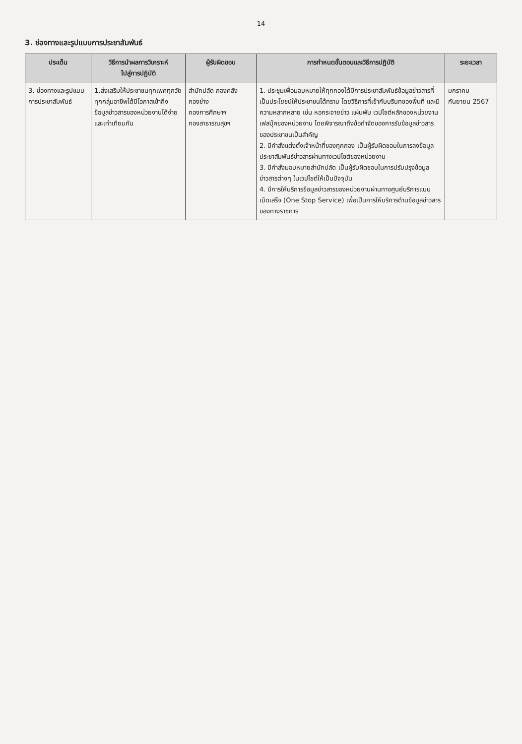14
3. ช่องทางและรูปแบบการประชาสัมพันธ์
| ประเด็น | วิธีการนำผลการวิเคราะห์ ไปสู่การปฏิบัติ | ผู้รับผิดชอบ | การกำหนดขั้นตอนและวิธีการปฏิบัติ | ระยะเวลา |
| --- | --- | --- | --- | --- |
| 3. ช่องทางและรูปแบบการประชาสัมพันธ์ | 1.ส่งเสริมให้ประชาชนทุกเพศทุกวัย ทุกกลุ่มอาชีพได้มีโอกาสเข้าถึงข้อมูลข่าวสารของหน่วยงานได้ง่ายและเท่าเทียมกัน | สำนักปลัด กองคลัง กองช่าง กองการศึกษาฯ กองสาธารณสุขฯ | 1. ประชุมเพื่อมอบหมายให้ทุกกองได้มีการประชาสัมพันธ์ข้อมูลข่าวสารที่เป็นประโยชน์ให้ประชาชนได้ทราบ โดยวิธีการที่เข้ากับบริบทของพื้นที่ และมีความหลากหลาย เช่น หอกระจายข่าว แผ่นพับ เวปไซต์หลักของหน่วยงาน เฟสบุ๊คของหน่วยงาน โดยพิจารณาถึงข้อกำจัดของการรับข้อมูลข่าวสารของประชาชนเป็นสำคัญ 2. มีคำสั่งแต่งตั้งเจ้าหน้าที่ของทุกกอง เป็นผู้รับผิดชอบในการลงข้อมูลประชาสัมพันธ์ข่าวสารผ่านทางเวปไซต์ของหน่วยงาน 3. มีคำสั่งมอบหมายสำนักปลัด เป็นผู้รับผิดชอบในการปรับปรุงข้อมูลข่าวสารต่างๆ ในเวปไซต์ให้เป็นปัจจุบัน 4. มีการให้บริการข้อมูลข่าวสารของหน่วยงานผ่านทางศูนย์บริการแบบเบ็ดเสร็จ (One Stop Service) เพื่อเป็นการให้บริการด้านข้อมูลข่าวสารของทางราชการ | มกราคม – กันยายน 2567 |